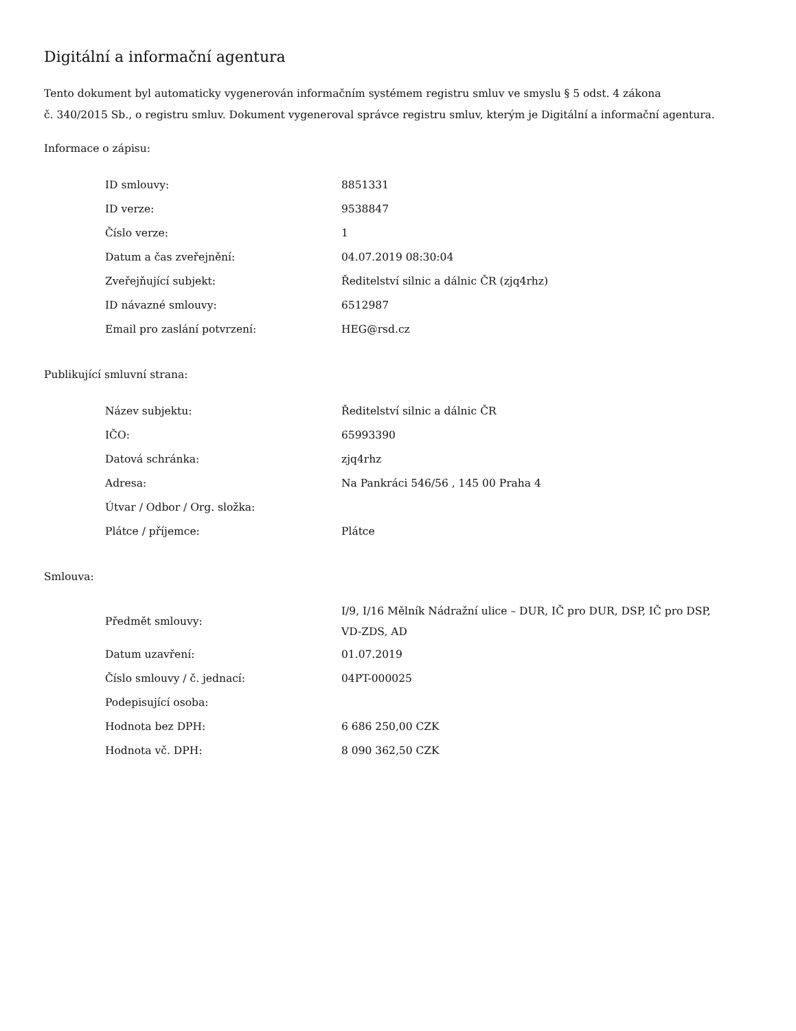Digitální a informační agentura
Tento dokument byl automaticky vygenerován informačním systémem registru smluv ve smyslu § 5 odst. 4 zákona
č. 340/2015 Sb., o registru smluv. Dokument vygeneroval správce registru smluv, kterým je Digitální a informační agentura.
Informace o zápisu:
| ID smlouvy: | 8851331 |
| ID verze: | 9538847 |
| Číslo verze: | 1 |
| Datum a čas zveřejnění: | 04.07.2019 08:30:04 |
| Zveřejňující subjekt: | Ředitelství silnic a dálnic ČR (zjq4rhz) |
| ID návazné smlouvy: | 6512987 |
| Email pro zaslání potvrzení: | HEG@rsd.cz |
Publikující smluvní strana:
| Název subjektu: | Ředitelství silnic a dálnic ČR |
| IČO: | 65993390 |
| Datová schránka: | zjq4rhz |
| Adresa: | Na Pankráci 546/56 , 145 00 Praha 4 |
| Útvar / Odbor / Org. složka: | |
| Plátce / příjemce: | Plátce |
Smlouva:
| Předmět smlouvy: | I/9, I/16 Mělník Nádražní ulice – DUR, IČ pro DUR, DSP, IČ pro DSP, VD-ZDS, AD |
| Datum uzavření: | 01.07.2019 |
| Číslo smlouvy / č. jednací: | 04PT-000025 |
| Podepisující osoba: | |
| Hodnota bez DPH: | 6 686 250,00 CZK |
| Hodnota vč. DPH: | 8 090 362,50 CZK |